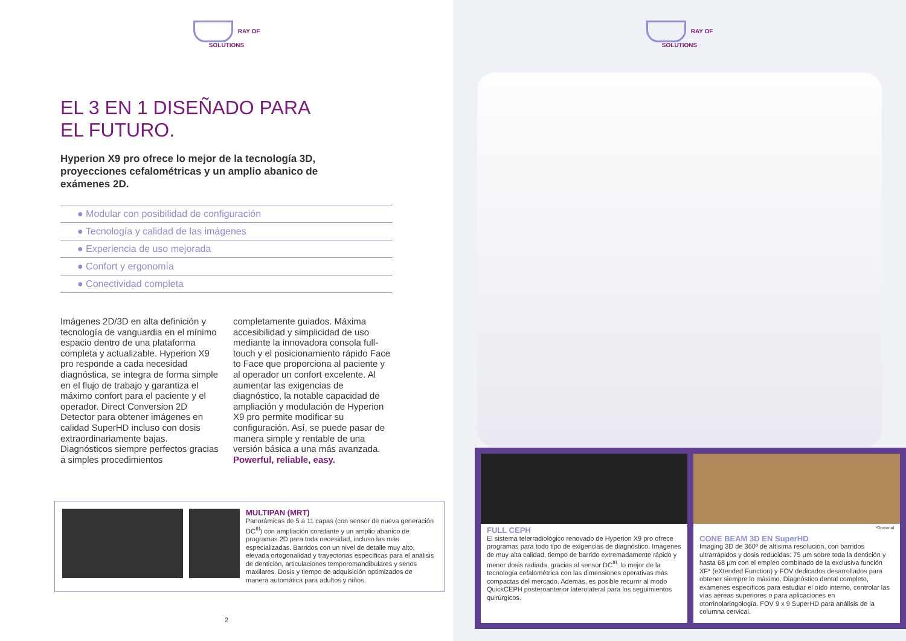RAY OF
SOLUTIONS
EL 3 EN 1 DISEÑADO PARA
EL FUTURO.
Hyperion X9 pro ofrece lo mejor de la tecnología 3D, proyecciones cefalométricas y un amplio abanico de exámenes 2D.
● Modular con posibilidad de configuración
● Tecnología y calidad de las imágenes
● Experiencia de uso mejorada
● Confort y ergonomía
● Conectividad completa
Imágenes 2D/3D en alta definición y tecnología de vanguardia en el mínimo espacio dentro de una plataforma completa y actualizable. Hyperion X9 pro responde a cada necesidad diagnóstica, se integra de forma simple en el flujo de trabajo y garantiza el máximo confort para el paciente y el operador. Direct Conversion 2D Detector para obtener imágenes en calidad SuperHD incluso con dosis extraordinariamente bajas. Diagnósticos siempre perfectos gracias a simples procedimientos completamente guiados. Máxima accesibilidad y simplicidad de uso mediante la innovadora consola full-touch y el posicionamiento rápido Face to Face que proporciona al paciente y al operador un confort excelente. Al aumentar las exigencias de diagnóstico, la notable capacidad de ampliación y modulación de Hyperion X9 pro permite modificar su configuración. Así, se puede pasar de manera simple y rentable de una versión básica a una más avanzada. Powerful, reliable, easy.
MULTIPAN (MRT)
Panorámicas de 5 a 11 capas (con sensor de nueva generación DC<sup>III</sup>) con ampliación constante y un amplio abanico de programas 2D para toda necesidad, incluso las más especializadas. Barridos con un nivel de detalle muy alto, elevada ortogonalidad y trayectorias específicas para el análisis de dentición, articulaciones temporomandibulares y senos maxilares. Dosis y tiempo de adquisición optimizados de manera automática para adultos y niños.
2
RAY OF
SOLUTIONS
FULL CEPH
El sistema telerradiológico renovado de Hyperion X9 pro ofrece programas para todo tipo de exigencias de diagnóstico. Imágenes de muy alta calidad, tiempo de barrido extremadamente rápido y menor dosis radiada, gracias al sensor DC<sup>III</sup>: lo mejor de la tecnología cefalométrica con las dimensiones operativas más compactas del mercado. Además, es posible recurrir al modo QuickCEPH posteroanterior laterolateral para los seguimientos quirúrgicos.
*Opcional
CONE BEAM 3D EN SuperHD
Imaging 3D de 360º de altísima resolución, con barridos ultrarrápidos y dosis reducidas: 75 µm sobre toda la dentición y hasta 68 µm con el empleo combinado de la exclusiva función XF* (eXtended Function) y FOV dedicados desarrollados para obtener siempre lo máximo. Diagnóstico dental completo, exámenes específicos para estudiar el oído interno, controlar las vías aéreas superiores o para aplicaciones en otorrinolaringología. FOV 9 x 9 SuperHD para análisis de la columna cervical.